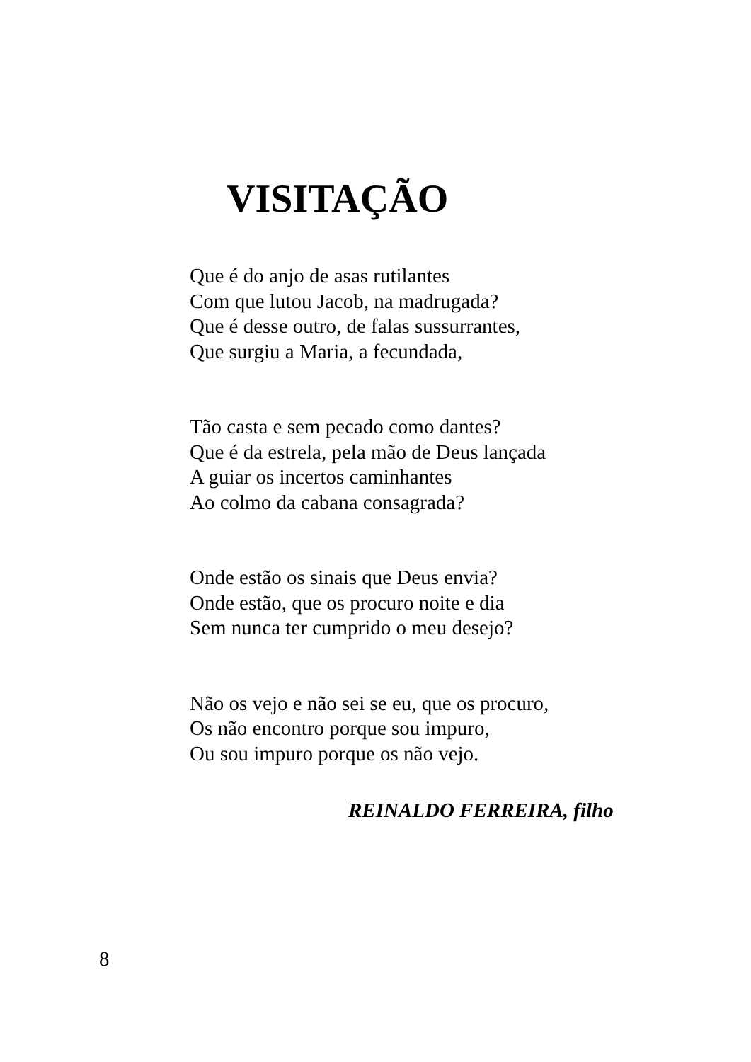VISITAÇÃO
Que é do anjo de asas rutilantes
Com que lutou Jacob, na madrugada?
Que é desse outro, de falas sussurrantes,
Que surgiu a Maria, a fecundada,
Tão casta e sem pecado como dantes?
Que é da estrela, pela mão de Deus lançada
A guiar os incertos caminhantes
Ao colmo da cabana consagrada?
Onde estão os sinais que Deus envia?
Onde estão, que os procuro noite e dia
Sem nunca ter cumprido o meu desejo?
Não os vejo e não sei se eu, que os procuro,
Os não encontro porque sou impuro,
Ou sou impuro porque os não vejo.
REINALDO FERREIRA, filho
8